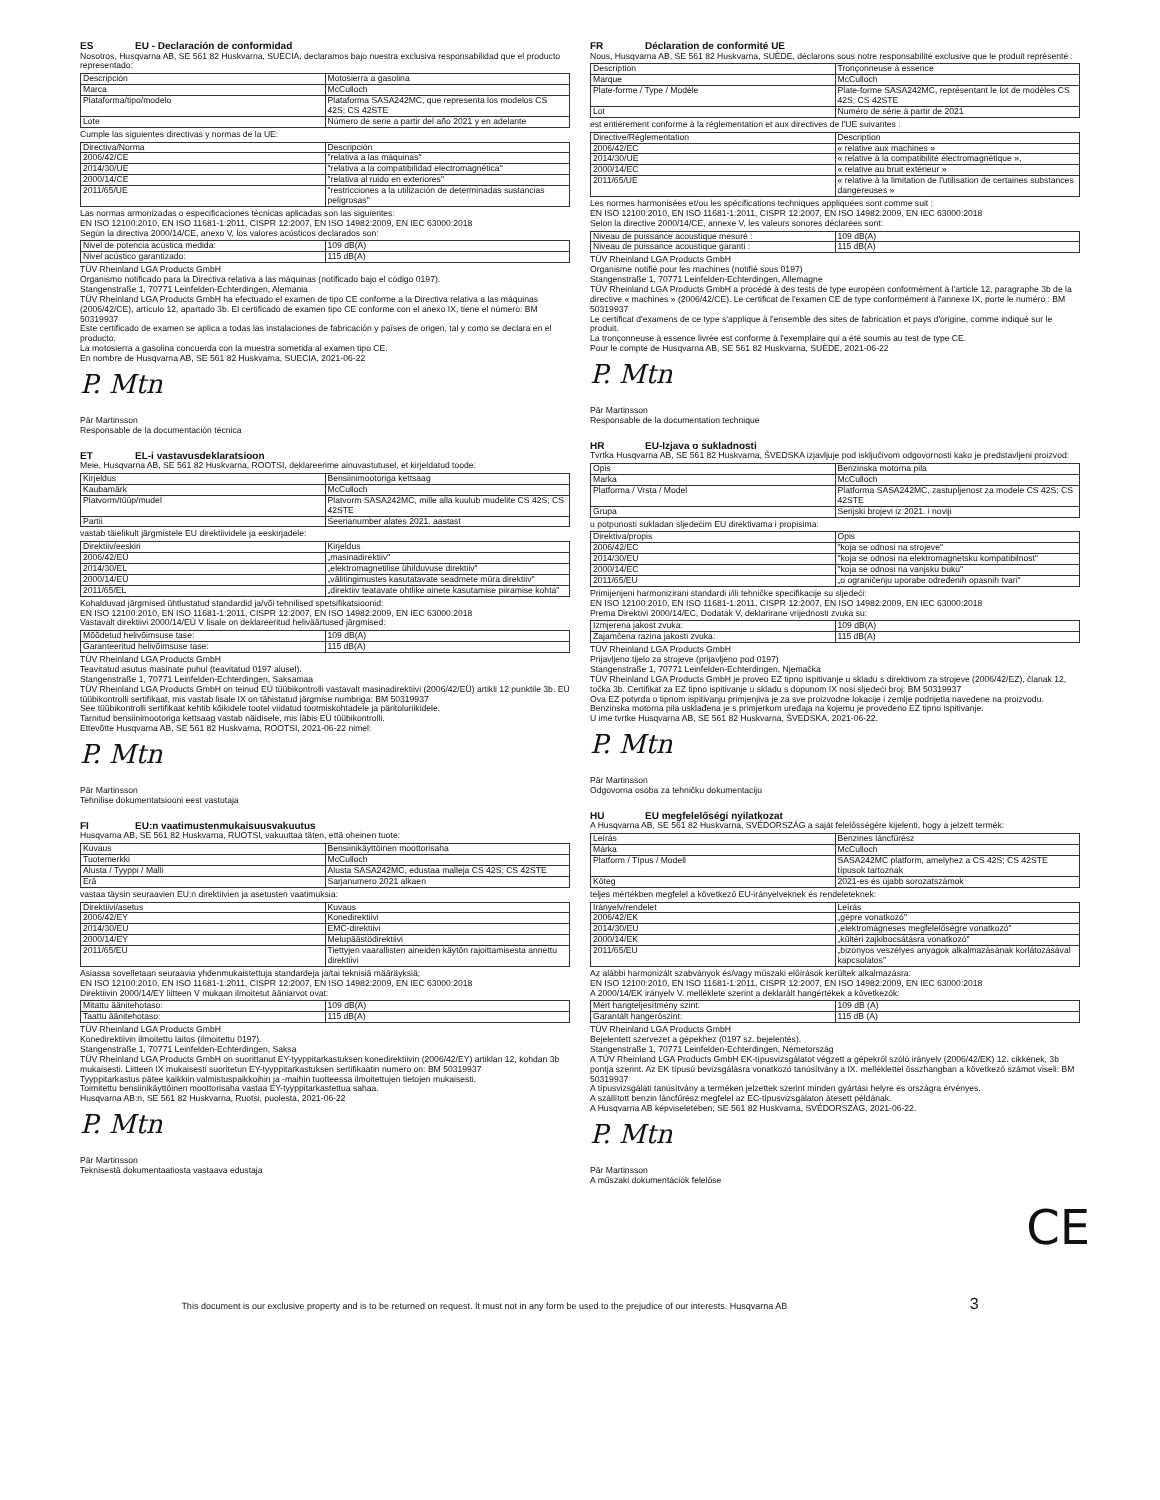ES EU - Declaración de conformidad
Nosotros, Husqvarna AB, SE 561 82 Huskvarna, SUECIA, declaramos bajo nuestra exclusiva responsabilidad que el producto representado:
| Descripción | Motosierra a gasolina |
| Marca | McCulloch |
| Plataforma/tipo/modelo | Plataforma SASA242MC, que representa los modelos CS 42S; CS 42STE |
| Lote | Número de serie a partir del año 2021 y en adelante |
Cumple las siguientes directivas y normas de la UE:
| Directiva/Norma | Descripción |
| 2006/42/CE | "relativa a las máquinas" |
| 2014/30/UE | "relativa a la compatibilidad electromagnética" |
| 2000/14/CE | "relativa al ruido en exteriores" |
| 2011/65/UE | "restricciones a la utilización de determinadas sustancias peligrosas" |
Las normas armonizadas o especificaciones técnicas aplicadas son las siguientes:
EN ISO 12100:2010, EN ISO 11681-1:2011, CISPR 12:2007, EN ISO 14982:2009, EN IEC 63000:2018
Según la directiva 2000/14/CE, anexo V, los valores acústicos declarados son:
| Nivel de potencia acústica medida: | 109 dB(A) |
| Nivel acústico garantizado: | 115 dB(A) |
TÜV Rheinland LGA Products GmbH
Organismo notificado para la Directiva relativa a las máquinas (notificado bajo el código 0197).
Stangenstraße 1, 70771 Leinfelden-Echterdingen, Alemania
TÜV Rheinland LGA Products GmbH ha efectuado el examen de tipo CE conforme a la Directiva relativa a las máquinas (2006/42/CE), artículo 12, apartado 3b. El certificado de examen tipo CE conforme con el anexo IX, tiene el número: BM 50319937
Este certificado de examen se aplica a todas las instalaciones de fabricación y países de origen, tal y como se declara en el producto.
La motosierra a gasolina concuerda con la muestra sometida al examen tipo CE.
En nombre de Husqvarna AB, SE 561 82 Huskvarna, SUECIA, 2021-06-22
P. Mtn
Pär Martinsson
Responsable de la documentación técnica
ET EL-i vastavusdeklaratsioon
Meie, Husqvarna AB, SE 561 82 Huskvarna, ROOTSI, deklareerime ainuvastutusel, et kirjeldatud toode:
| Kirjeldus | Bensiinimootoriga kettsaag |
| Kaubamärk | McCulloch |
| Platvorm/tüüp/mudel | Platvorm SASA242MC, mille alla kuulub mudelite CS 42S; CS 42STE |
| Partii | Seerianumber alates 2021. aastast |
vastab täielikult järgmistele EU direktiividele ja eeskirjadele:
| Direktiiv/eeskiri | Kirjeldus |
| 2006/42/EÜ | „masinadirektiiv" |
| 2014/30/EL | „elektromagnetilise ühilduvuse direktiiv" |
| 2000/14/EÜ | „välitingimustes kasutatavate seadmete müra direktiiv" |
| 2011/65/EL | „direktiiv teatavate ohtlike ainete kasutamise piiramise kohta" |
Kohalduvad järgmised ühtlustatud standardid ja/või tehnilised spetsifikatsioonid:
EN ISO 12100:2010, EN ISO 11681-1:2011, CISPR 12:2007, EN ISO 14982:2009, EN IEC 63000:2018
Vastavalt direktiivi 2000/14/EÜ V lisale on deklareeritud heliväärtused järgmised:
| Mõõdetud helivõimsuse tase: | 109 dB(A) |
| Garanteeritud helivõimsuse tase: | 115 dB(A) |
TÜV Rheinland LGA Products GmbH
Teavitatud asutus masinate puhul (teavitatud 0197 alusel).
Stangenstraße 1, 70771 Leinfelden-Echterdingen, Saksamaa
TÜV Rheinland LGA Products GmbH on teinud EÜ tüübikontrolli vastavalt masinadirektiivi (2006/42/EÜ) artikli 12 punktile 3b. EÜ tüübikontrolli sertifikaat, mis vastab lisale IX on tähistatud järgmise numbriga: BM 50319937
See tüübikontrolli sertifikaat kehtib kõikidele tootel viidatud tootmiskohtadele ja päritoluriikidele.
Tarnitud bensiinimootoriga kettsaag vastab näidisele, mis läbis EÜ tüübikontrolli.
Ettevõtte Husqvarna AB, SE 561 82 Huskvarna, ROOTSI, 2021-06-22 nimel:
P. Mtn
Pär Martinsson
Tehnilise dokumentatsiooni eest vastutaja
FI EU:n vaatimustenmukaisuusvakuutus
Husqvarna AB, SE 561 82 Huskvarna, RUOTSI, vakuuttaa täten, että oheinen tuote:
| Kuvaus | Bensiinikäyttöinen moottorisaha |
| Tuotemerkki | McCulloch |
| Alusta / Tyyppi / Malli | Alusta SASA242MC, edustaa malleja CS 42S; CS 42STE |
| Erä | Sarjanumero 2021 alkaen |
vastaa täysin seuraavien EU:n direktiivien ja asetusten vaatimuksia:
| Direktiivi/asetus | Kuvaus |
| 2006/42/EY | Konedirektiivi |
| 2014/30/EU | EMC-direktiivi |
| 2000/14/EY | Melupäästödirektiivi |
| 2011/65/EU | Tiettyjen vaarallisten aineiden käytön rajoittamisesta annettu direktiivi |
Asiassa sovelletaan seuraavia yhdenmukaistettuja standardeja ja/tai teknisiä määräyksiä;
EN ISO 12100:2010, EN ISO 11681-1:2011, CISPR 12:2007, EN ISO 14982:2009, EN IEC 63000:2018
Direktiivin 2000/14/EY liitteen V mukaan ilmoitetut ääniarvot ovat:
| Mitattu äänitehotaso: | 109 dB(A) |
| Taattu äänitehotaso: | 115 dB(A) |
TÜV Rheinland LGA Products GmbH
Konedirektiivin ilmoitettu laitos (ilmoitettu 0197).
Stangenstraße 1, 70771 Leinfelden-Echterdingen, Saksa
TÜV Rheinland LGA Products GmbH on suorittanut EY-tyyppitarkastuksen konedirektiivin (2006/42/EY) artiklan 12, kohdan 3b mukaisesti. Liitteen IX mukaisesti suoritetun EY-tyyppitarkastuksen sertifikaatin numero on: BM 50319937
Tyyppitarkastus pätee kaikkiin valmistuspaikkoihin ja -maihin tuotteessa ilmoitettujen tietojen mukaisesti.
Toimitettu bensiinikäyttöinen moottorisaha vastaa EY-tyyppitarkastettua sahaa.
Husqvarna AB:n, SE 561 82 Huskvarna, Ruotsi, puolesta, 2021-06-22
P. Mtn
Pär Martinsson
Teknisestä dokumentaatiosta vastaava edustaja
FR Déclaration de conformité UE
Nous, Husqvarna AB, SE 561 82 Huskvarna, SUÈDE, déclarons sous notre responsabilité exclusive que le produit représenté :
| Description | Tronçonneuse à essence |
| Marque | McCulloch |
| Plate-forme / Type / Modèle | Plate-forme SASA242MC, représentant le lot de modèles CS 42S; CS 42STE |
| Lot | Numéro de série à partir de 2021 |
est entièrement conforme à la réglementation et aux directives de l'UE suivantes :
| Directive/Réglementation | Description |
| 2006/42/EC | « relative aux machines » |
| 2014/30/UE | « relative à la compatibilité électromagnétique », |
| 2000/14/EC | « relative au bruit extérieur » |
| 2011/65/UE | « relative à la limitation de l'utilisation de certaines substances dangereuses » |
Les normes harmonisées et/ou les spécifications techniques appliquées sont comme suit :
EN ISO 12100:2010, EN ISO 11681-1:2011, CISPR 12:2007, EN ISO 14982:2009, EN IEC 63000:2018
Selon la directive 2000/14/CE, annexe V, les valeurs sonores déclarées sont:
| Niveau de puissance acoustique mesuré : | 109 dB(A) |
| Niveau de puissance acoustique garanti : | 115 dB(A) |
TÜV Rheinland LGA Products GmbH
Organisme notifié pour les machines (notifié sous 0197)
Stangenstraße 1, 70771 Leinfelden-Echterdingen, Allemagne
TÜV Rheinland LGA Products GmbH a procédé à des tests de type européen conformément à l'article 12, paragraphe 3b de la directive « machines » (2006/42/CE). Le certificat de l'examen CE de type conformément à l'annexe IX, porte le numéro : BM 50319937
Le certificat d'examens de ce type s'applique à l'ensemble des sites de fabrication et pays d'origine, comme indiqué sur le produit.
La tronçonneuse à essence livrée est conforme à l'exemplaire qui a été soumis au test de type CE.
Pour le compte de Husqvarna AB, SE 561 82 Huskvarna, SUÈDE, 2021-06-22
P. Mtn
Pär Martinsson
Responsable de la documentation technique
HR EU-Izjava o sukladnosti
Tvrtka Husqvarna AB, SE 561 82 Huskvarna, ŠVEDSKA izjavljuje pod isključivom odgovornosti kako je predstavljeni proizvod:
| Opis | Benzinska motorna pila |
| Marka | McCulloch |
| Platforma / Vrsta / Model | Platforma SASA242MC, zastupljenost za modele CS 42S; CS 42STE |
| Grupa | Serijski brojevi iz 2021. i noviji |
u potpunosti sukladan sljedećim EU direktivama i propisima:
| Direktiva/propis | Opis |
| 2006/42/EC | "koja se odnosi na strojeve" |
| 2014/30/EU | "koja se odnosi na elektromagnetsku kompatibilnost" |
| 2000/14/EC | "koja se odnosi na vanjsku buku" |
| 2011/65/EU | „o ograničenju uporabe određenih opasnih tvari" |
Primijenjeni harmonizirani standardi i/ili tehničke specifikacije su sljedeći:
EN ISO 12100:2010, EN ISO 11681-1:2011, CISPR 12:2007, EN ISO 14982:2009, EN IEC 63000:2018
Prema Direktivi 2000/14/EC, Dodatak V, deklarirane vrijednosti zvuka su:
| Izmjerena jakost zvuka: | 109 dB(A) |
| Zajamčena razina jakosti zvuka: | 115 dB(A) |
TÜV Rheinland LGA Products GmbH
Prijavljeno tijelo za strojeve (prijavljeno pod 0197)
Stangenstraße 1, 70771 Leinfelden-Echterdingen, Njemačka
TÜV Rheinland LGA Products GmbH je proveo EZ tipno ispitivanje u skladu s direktivom za strojeve (2006/42/EZ), članak 12, točka 3b. Certifikat za EZ tipno ispitivanje u skladu s dopunom IX nosi sljedeći broj: BM 50319937
Ova EZ potvrda o tipnom ispitivanju primjenjiva je za sve proizvodne lokacije i zemlje podrijetla navedene na proizvodu.
Benzinska motorna pila usklađena je s primjerkom uređaja na kojemu je provedeno EZ tipno ispitivanje.
U ime tvrtke Husqvarna AB, SE 561 82 Huskvarna, ŠVEDSKA, 2021-06-22.
P. Mtn
Pär Martinsson
Odgovorna osoba za tehničku dokumentaciju
HU EU megfelelőségi nyilatkozat
A Husqvarna AB, SE 561 82 Huskvarna, SVÉDORSZÁG a saját felelősségére kijelenti, hogy a jelzett termék:
| Leírás | Benzines láncfűrész |
| Márka | McCulloch |
| Platform / Típus / Modell | SASA242MC platform, amelyhez a CS 42S; CS 42STE típusok tartoznak |
| Köteg | 2021-es és újabb sorozatszámok |
teljes mértékben megfelel a következő EU-irányelveknek és rendeleteknek:
| Irányelv/rendelet | Leírás |
| 2006/42/EK | „gépre vonatkozó" |
| 2014/30/EU | „elektromágneses megfelelőségre vonatkozó" |
| 2000/14/EK | „kültéri zajkibocsátásra vonatkozó" |
| 2011/65/EU | „bizonyos veszélyes anyagok alkalmazásának korlátozásával kapcsolatos" |
Az alábbi harmonizált szabványok és/vagy műszaki előírások kerültek alkalmazásra:
EN ISO 12100:2010, EN ISO 11681-1:2011, CISPR 12:2007, EN ISO 14982:2009, EN IEC 63000:2018
A 2000/14/EK irányelv V. melléklete szerint a deklarált hangértékek a következők:
| Mért hangteljesítmény szint: | 109 dB (A) |
| Garantált hangerőszint: | 115 dB (A) |
TÜV Rheinland LGA Products GmbH
Bejelentett szervezet a gépekhez (0197 sz. bejelentés).
Stangenstraße 1, 70771 Leinfelden-Echterdingen, Németország
A TÜV Rheinland LGA Products GmbH EK-típusvizsgálatot végzett a gépekről szóló irányelv (2006/42/EK) 12. cikkének, 3b pontja szerint. Az EK típusú bevizsgálásra vonatkozó tanúsítvány a IX. melléklettel összhangban a következő számot viseli: BM 50319937
A típusvizsgálati tanúsítvány a terméken jelzettek szerint minden gyártási helyre és országra érvényes.
A szállított benzin láncfűrész megfelel az EC-típusvizsgálaton átesett példának.
A Husqvarna AB képviseletében, SE 561 82 Huskvarna, SVÉDORSZÁG, 2021-06-22.
P. Mtn
Pär Martinsson
A műszaki dokumentációk felelőse
CE
This document is our exclusive property and is to be returned on request. It must not in any form be used to the prejudice of our interests. Husqvarna AB 3